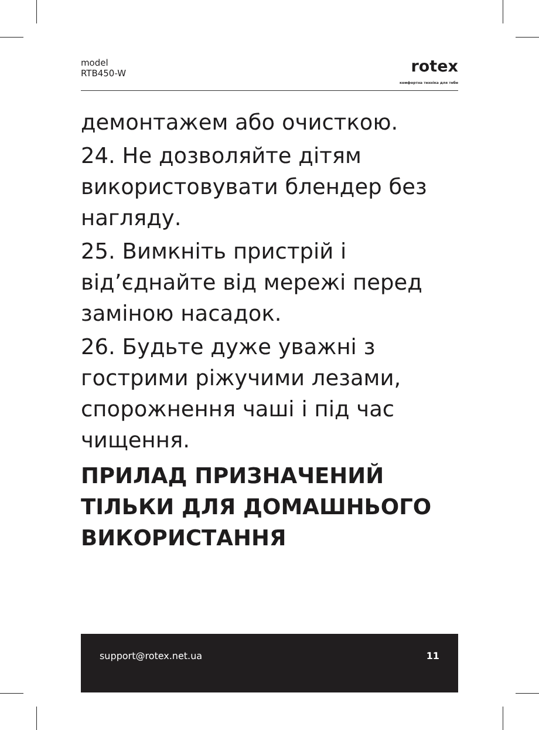model
RTB450-W
rotex
комфортна техніка для тебе
демонтажем або очисткою.
24. Не дозволяйте дітям використовувати блендер без нагляду.
25. Вимкніть пристрій і від’єднайте від мережі перед заміною насадок.
26. Будьте дуже уважні з гострими ріжучими лезами, спорожнення чаші і під час чищення.
ПРИЛАД ПРИЗНАЧЕНИЙ ТІЛЬКИ ДЛЯ ДОМАШНЬОГО ВИКОРИСТАННЯ
support@rotex.net.ua 11